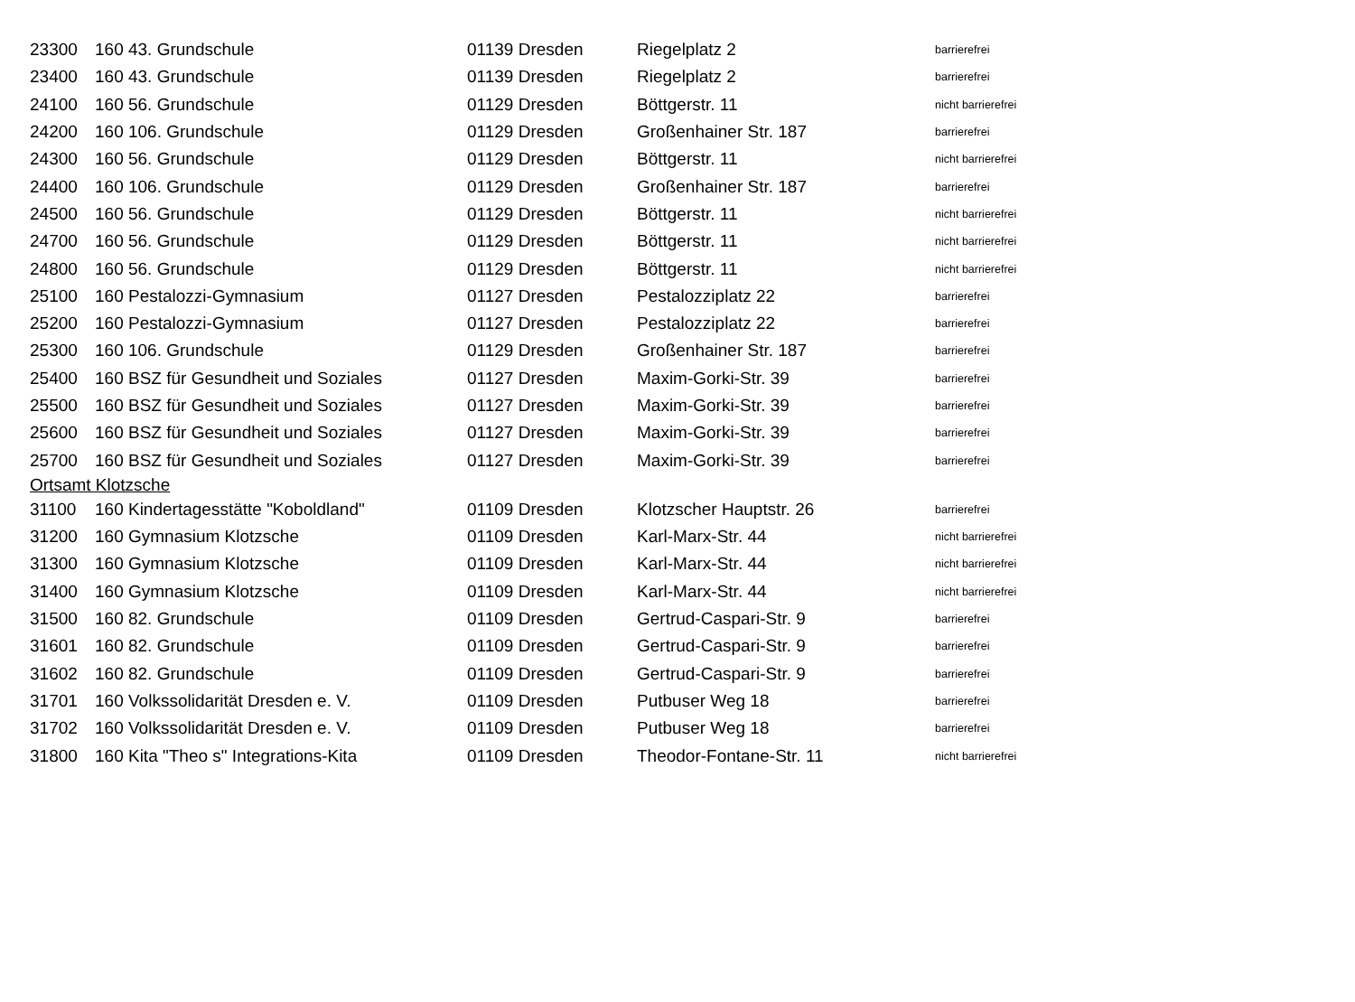| 23300 | 160 43. Grundschule | 01139 Dresden | Riegelplatz 2 | barrierefrei |
| 23400 | 160 43. Grundschule | 01139 Dresden | Riegelplatz 2 | barrierefrei |
| 24100 | 160 56. Grundschule | 01129 Dresden | Böttgerstr. 11 | nicht barrierefrei |
| 24200 | 160 106. Grundschule | 01129 Dresden | Großenhainer Str. 187 | barrierefrei |
| 24300 | 160 56. Grundschule | 01129 Dresden | Böttgerstr. 11 | nicht barrierefrei |
| 24400 | 160 106. Grundschule | 01129 Dresden | Großenhainer Str. 187 | barrierefrei |
| 24500 | 160 56. Grundschule | 01129 Dresden | Böttgerstr. 11 | nicht barrierefrei |
| 24700 | 160 56. Grundschule | 01129 Dresden | Böttgerstr. 11 | nicht barrierefrei |
| 24800 | 160 56. Grundschule | 01129 Dresden | Böttgerstr. 11 | nicht barrierefrei |
| 25100 | 160 Pestalozzi-Gymnasium | 01127 Dresden | Pestalozziplatz 22 | barrierefrei |
| 25200 | 160 Pestalozzi-Gymnasium | 01127 Dresden | Pestalozziplatz 22 | barrierefrei |
| 25300 | 160 106. Grundschule | 01129 Dresden | Großenhainer Str. 187 | barrierefrei |
| 25400 | 160 BSZ für Gesundheit und Soziales | 01127 Dresden | Maxim-Gorki-Str. 39 | barrierefrei |
| 25500 | 160 BSZ für Gesundheit und Soziales | 01127 Dresden | Maxim-Gorki-Str. 39 | barrierefrei |
| 25600 | 160 BSZ für Gesundheit und Soziales | 01127 Dresden | Maxim-Gorki-Str. 39 | barrierefrei |
| 25700 | 160 BSZ für Gesundheit und Soziales | 01127 Dresden | Maxim-Gorki-Str. 39 | barrierefrei |
| Ortsamt Klotzsche | | | | |
| 31100 | 160 Kindertagesstätte "Koboldland" | 01109 Dresden | Klotzscher Hauptstr. 26 | barrierefrei |
| 31200 | 160 Gymnasium Klotzsche | 01109 Dresden | Karl-Marx-Str. 44 | nicht barrierefrei |
| 31300 | 160 Gymnasium Klotzsche | 01109 Dresden | Karl-Marx-Str. 44 | nicht barrierefrei |
| 31400 | 160 Gymnasium Klotzsche | 01109 Dresden | Karl-Marx-Str. 44 | nicht barrierefrei |
| 31500 | 160 82. Grundschule | 01109 Dresden | Gertrud-Caspari-Str. 9 | barrierefrei |
| 31601 | 160 82. Grundschule | 01109 Dresden | Gertrud-Caspari-Str. 9 | barrierefrei |
| 31602 | 160 82. Grundschule | 01109 Dresden | Gertrud-Caspari-Str. 9 | barrierefrei |
| 31701 | 160 Volkssolidarität Dresden e. V. | 01109 Dresden | Putbuser Weg 18 | barrierefrei |
| 31702 | 160 Volkssolidarität Dresden e. V. | 01109 Dresden | Putbuser Weg 18 | barrierefrei |
| 31800 | 160 Kita "Theo s" Integrations-Kita | 01109 Dresden | Theodor-Fontane-Str. 11 | nicht barrierefrei |